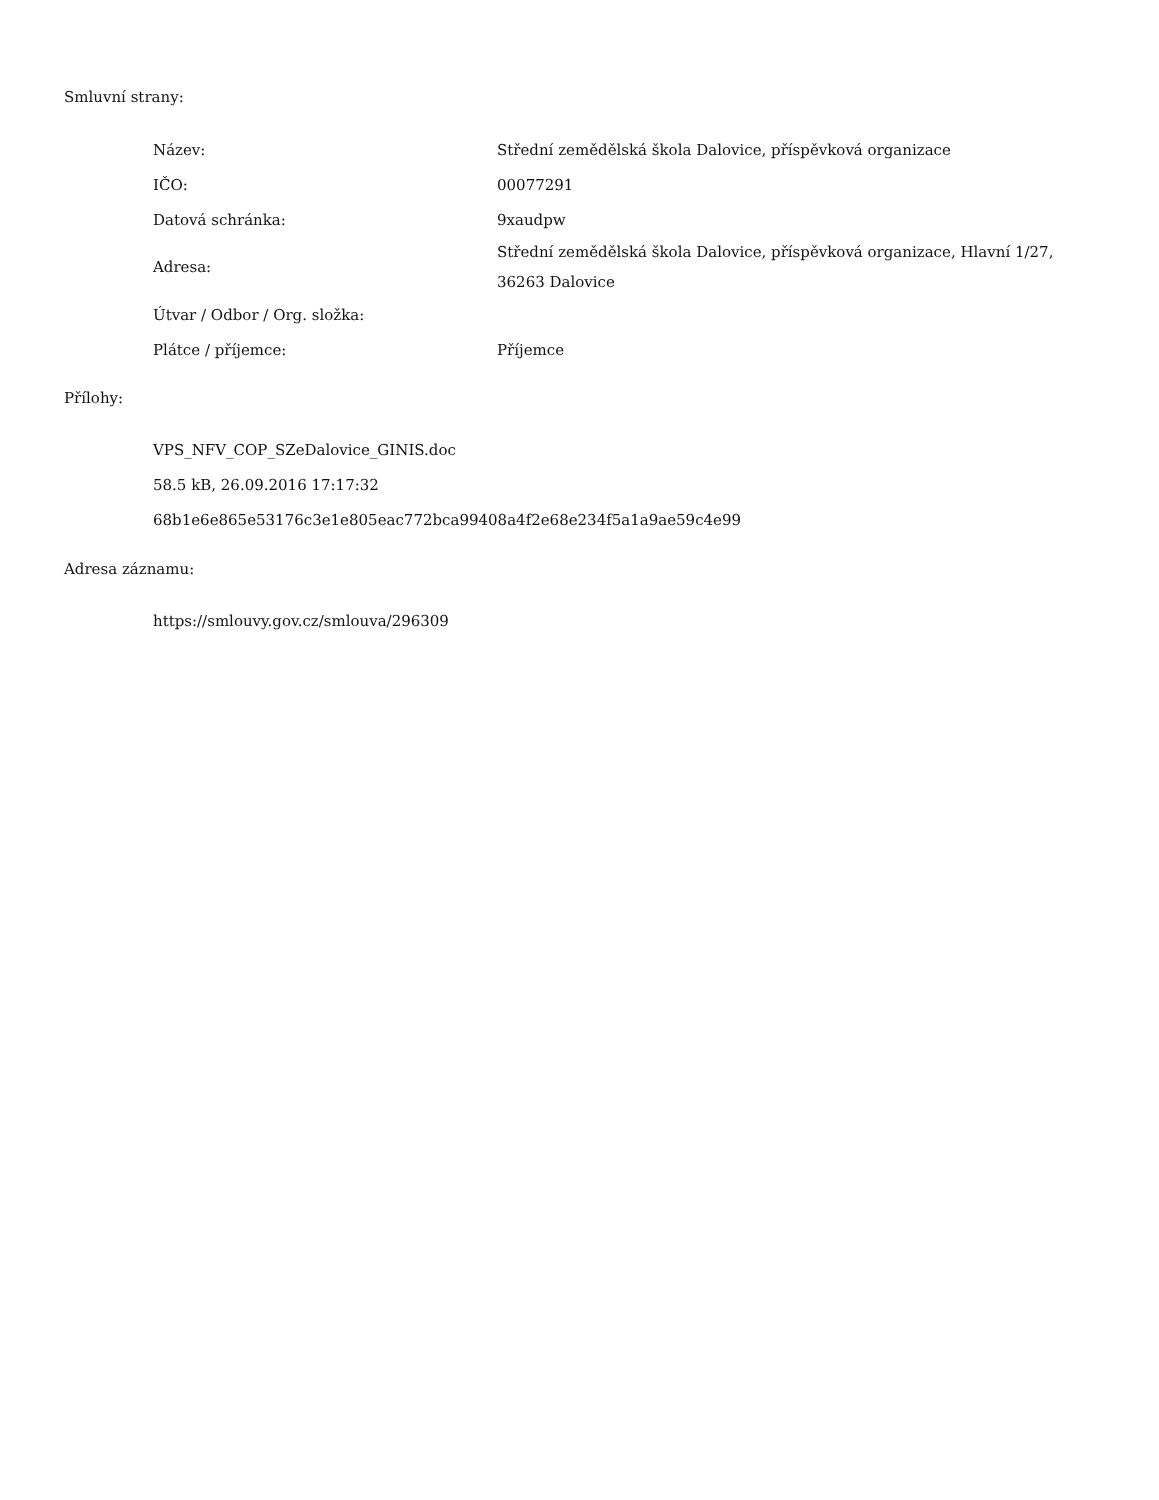Smluvní strany:
| Název: | Střední zemědělská škola Dalovice, příspěvková organizace |
| IČO: | 00077291 |
| Datová schránka: | 9xaudpw |
| Adresa: | Střední zemědělská škola Dalovice, příspěvková organizace, Hlavní 1/27, 36263 Dalovice |
| Útvar / Odbor / Org. složka: | |
| Plátce / příjemce: | Příjemce |
Přílohy:
VPS_NFV_COP_SZeDalovice_GINIS.doc
58.5 kB, 26.09.2016 17:17:32
68b1e6e865e53176c3e1e805eac772bca99408a4f2e68e234f5a1a9ae59c4e99
Adresa záznamu:
https://smlouvy.gov.cz/smlouva/296309